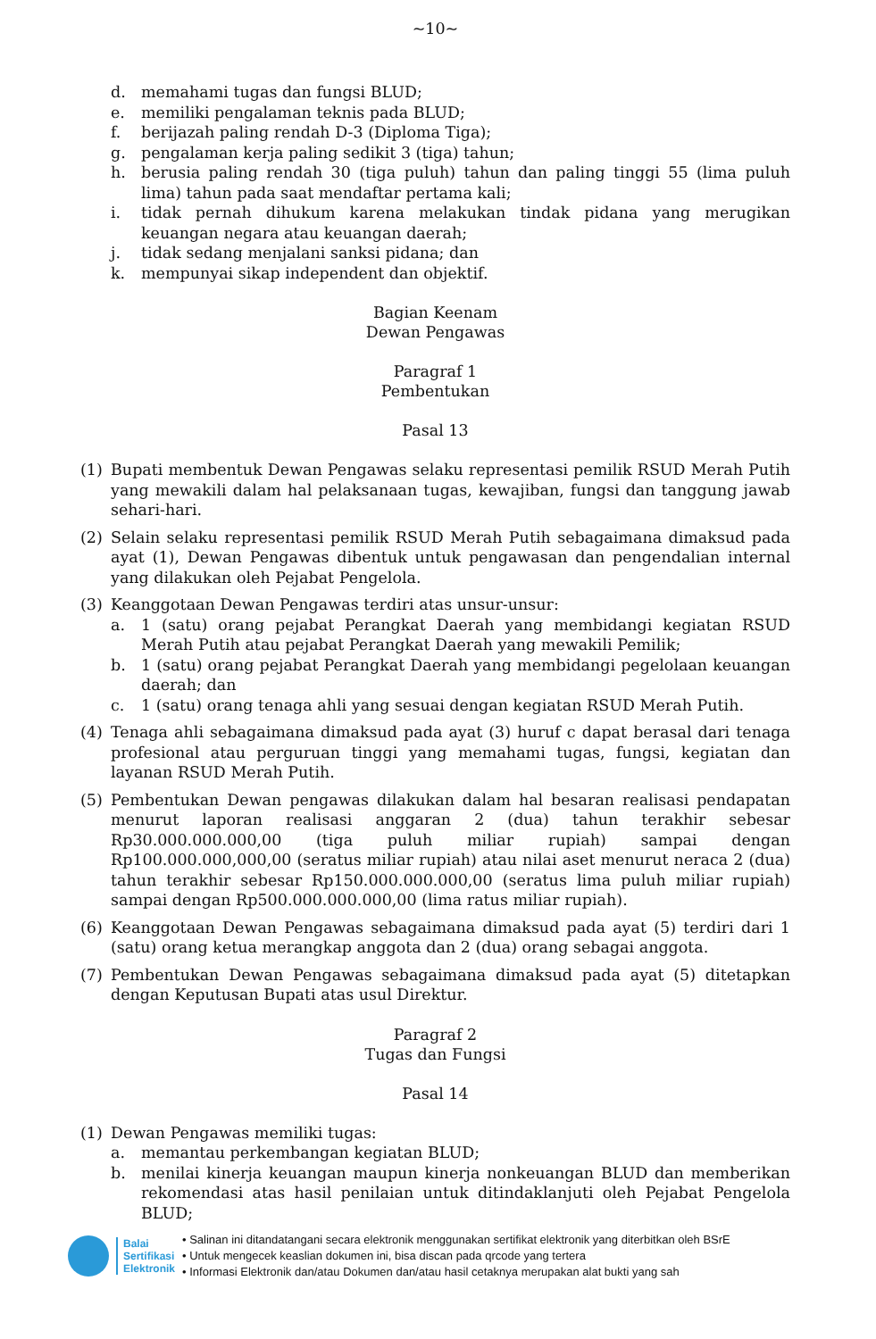~10~
d. memahami tugas dan fungsi BLUD;
e. memiliki pengalaman teknis pada BLUD;
f. berijazah paling rendah D-3 (Diploma Tiga);
g. pengalaman kerja paling sedikit 3 (tiga) tahun;
h. berusia paling rendah 30 (tiga puluh) tahun dan paling tinggi 55 (lima puluh lima) tahun pada saat mendaftar pertama kali;
i. tidak pernah dihukum karena melakukan tindak pidana yang merugikan keuangan negara atau keuangan daerah;
j. tidak sedang menjalani sanksi pidana; dan
k. mempunyai sikap independent dan objektif.
Bagian Keenam
Dewan Pengawas
Paragraf 1
Pembentukan
Pasal 13
(1) Bupati membentuk Dewan Pengawas selaku representasi pemilik RSUD Merah Putih yang mewakili dalam hal pelaksanaan tugas, kewajiban, fungsi dan tanggung jawab sehari-hari.
(2) Selain selaku representasi pemilik RSUD Merah Putih sebagaimana dimaksud pada ayat (1), Dewan Pengawas dibentuk untuk pengawasan dan pengendalian internal yang dilakukan oleh Pejabat Pengelola.
(3) Keanggotaan Dewan Pengawas terdiri atas unsur-unsur:
a. 1 (satu) orang pejabat Perangkat Daerah yang membidangi kegiatan RSUD Merah Putih atau pejabat Perangkat Daerah yang mewakili Pemilik;
b. 1 (satu) orang pejabat Perangkat Daerah yang membidangi pegelolaan keuangan daerah; dan
c. 1 (satu) orang tenaga ahli yang sesuai dengan kegiatan RSUD Merah Putih.
(4) Tenaga ahli sebagaimana dimaksud pada ayat (3) huruf c dapat berasal dari tenaga profesional atau perguruan tinggi yang memahami tugas, fungsi, kegiatan dan layanan RSUD Merah Putih.
(5) Pembentukan Dewan pengawas dilakukan dalam hal besaran realisasi pendapatan menurut laporan realisasi anggaran 2 (dua) tahun terakhir sebesar Rp30.000.000.000,00 (tiga puluh miliar rupiah) sampai dengan Rp100.000.000,000,00 (seratus miliar rupiah) atau nilai aset menurut neraca 2 (dua) tahun terakhir sebesar Rp150.000.000.000,00 (seratus lima puluh miliar rupiah) sampai dengan Rp500.000.000.000,00 (lima ratus miliar rupiah).
(6) Keanggotaan Dewan Pengawas sebagaimana dimaksud pada ayat (5) terdiri dari 1 (satu) orang ketua merangkap anggota dan 2 (dua) orang sebagai anggota.
(7) Pembentukan Dewan Pengawas sebagaimana dimaksud pada ayat (5) ditetapkan dengan Keputusan Bupati atas usul Direktur.
Paragraf 2
Tugas dan Fungsi
Pasal 14
(1) Dewan Pengawas memiliki tugas:
a. memantau perkembangan kegiatan BLUD;
b. menilai kinerja keuangan maupun kinerja nonkeuangan BLUD dan memberikan rekomendasi atas hasil penilaian untuk ditindaklanjuti oleh Pejabat Pengelola BLUD;
Balai
Sertifikasi
Elektronik
• Salinan ini ditandatangani secara elektronik menggunakan sertifikat elektronik yang diterbitkan oleh BSrE
• Untuk mengecek keaslian dokumen ini, bisa discan pada qrcode yang tertera
• Informasi Elektronik dan/atau Dokumen dan/atau hasil cetaknya merupakan alat bukti yang sah